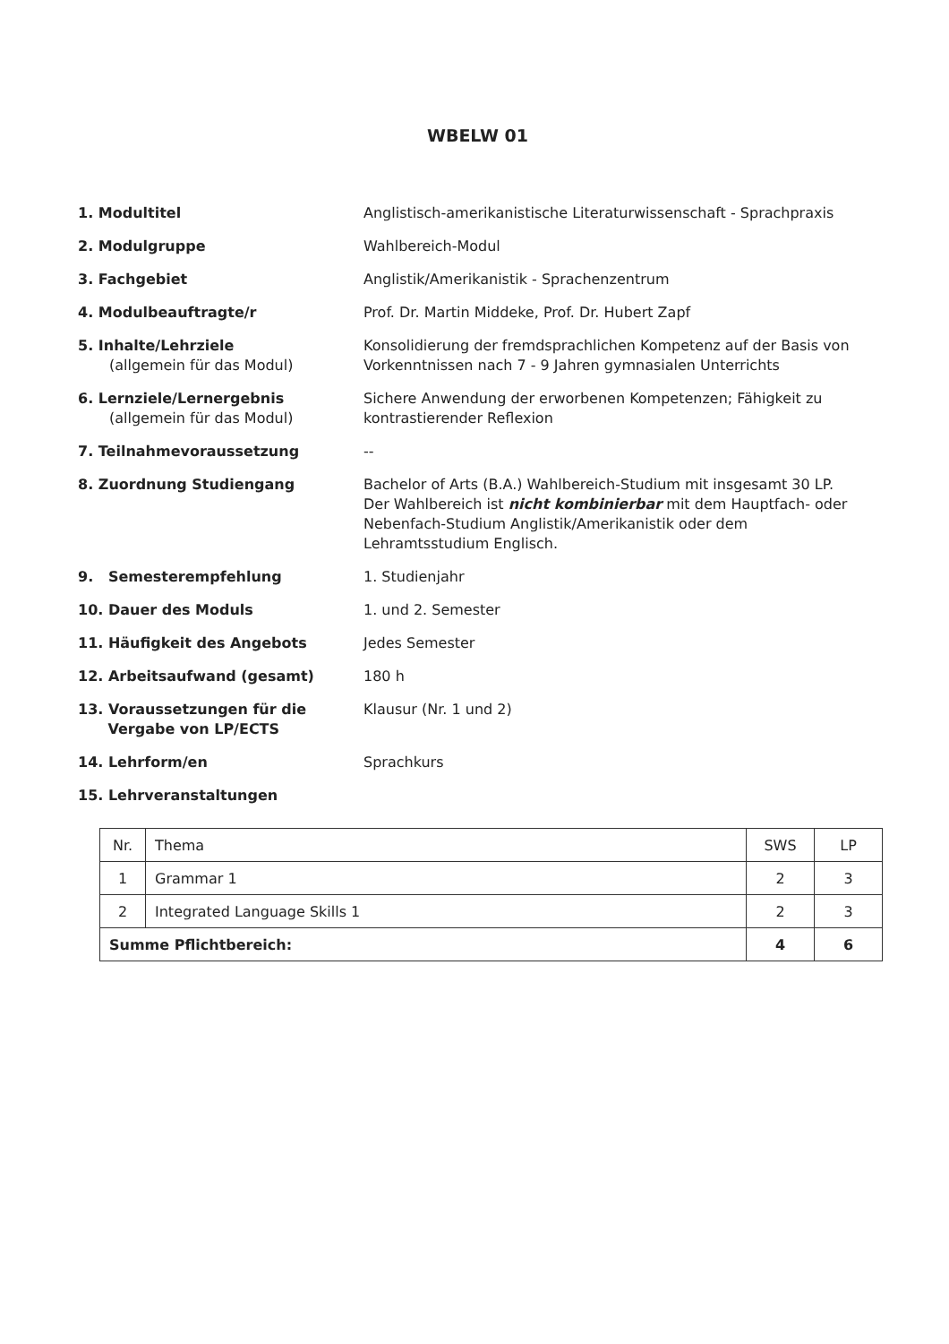WBELW 01
1. Modultitel Anglistisch-amerikanistische Literaturwissenschaft - Sprachpraxis
2. Modulgruppe Wahlbereich-Modul
3. Fachgebiet Anglistik/Amerikanistik - Sprachenzentrum
4. Modulbeauftragte/r Prof. Dr. Martin Middeke, Prof. Dr. Hubert Zapf
5. Inhalte/Lehrziele
(allgemein für das Modul)
Konsolidierung der fremdsprachlichen Kompetenz auf der Basis von Vorkenntnissen nach 7 - 9 Jahren gymnasialen Unterrichts
6. Lernziele/Lernergebnis
(allgemein für das Modul)
Sichere Anwendung der erworbenen Kompetenzen; Fähigkeit zu kontrastierender Reflexion
7. Teilnahmevoraussetzung --
8. Zuordnung Studiengang Bachelor of Arts (B.A.) Wahlbereich-Studium mit insgesamt 30 LP.
Der Wahlbereich ist nicht kombinierbar mit dem Hauptfach- oder Nebenfach-Studium Anglistik/Amerikanistik oder dem Lehramtsstudium Englisch.
9. Semesterempfehlung 1. Studienjahr
10. Dauer des Moduls 1. und 2. Semester
11. Häufigkeit des Angebots Jedes Semester
12. Arbeitsaufwand (gesamt) 180 h
13. Voraussetzungen für die
Vergabe von LP/ECTS
Klausur (Nr. 1 und 2)
14. Lehrform/en Sprachkurs
15. Lehrveranstaltungen
| Nr. | Thema | SWS | LP |
| 1 | Grammar 1 | 2 | 3 |
| 2 | Integrated Language Skills 1 | 2 | 3 |
| Summe Pflichtbereich: | | 4 | 6 |